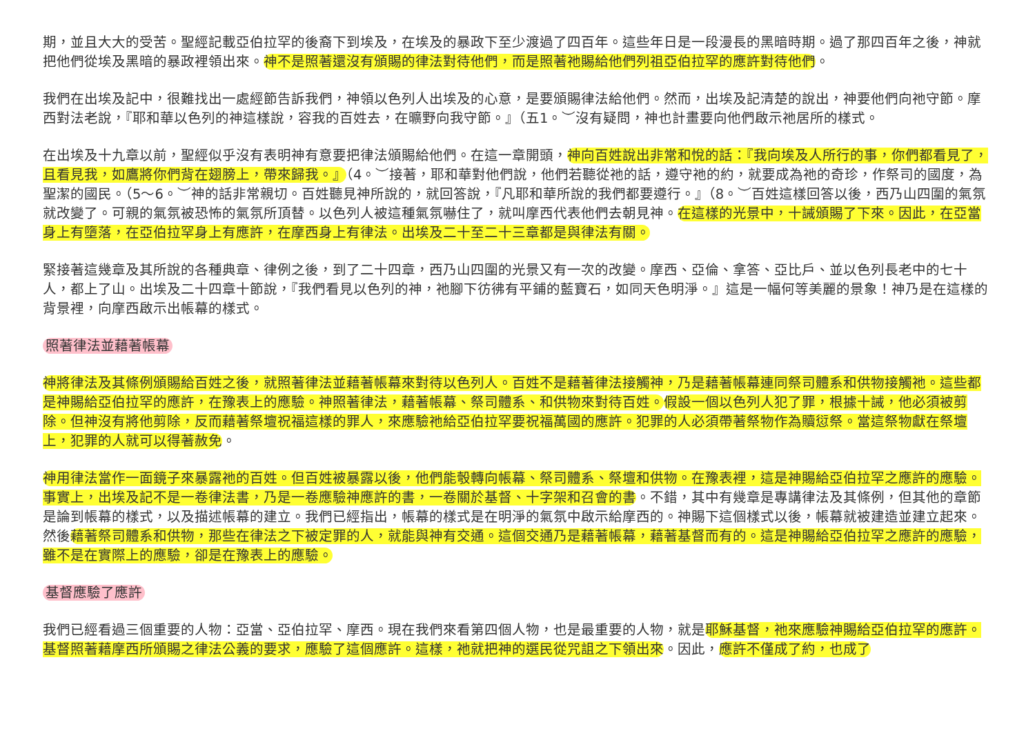期，並且大大的受苦。聖經記載亞伯拉罕的後裔下到埃及，在埃及的暴政下至少渡過了四百年。這些年日是一段漫長的黑暗時期。過了那四百年之後，神就把他們從埃及黑暗的暴政裡領出來。神不是照著還沒有頒賜的律法對待他們，而是照著祂賜給他們列祖亞伯拉罕的應許對待他們。
我們在出埃及記中，很難找出一處經節告訴我們，神領以色列人出埃及的心意，是要頒賜律法給他們。然而，出埃及記清楚的說出，神要他們向祂守節。摩西對法老說，『耶和華以色列的神這樣說，容我的百姓去，在曠野向我守節。』（五1。︶沒有疑問，神也計畫要向他們啟示祂居所的樣式。
在出埃及十九章以前，聖經似乎沒有表明神有意要把律法頒賜給他們。在這一章開頭，神向百姓說出非常和悅的話：『我向埃及人所行的事，你們都看見了，且看見我，如鷹將你們背在翅膀上，帶來歸我。』（4。︶接著，耶和華對他們說，他們若聽從祂的話，遵守祂的約，就要成為祂的奇珍，作祭司的國度，為聖潔的國民。（5～6。︶神的話非常親切。百姓聽見神所說的，就回答說，『凡耶和華所說的我們都要遵行。』（8。︶百姓這樣回答以後，西乃山四圍的氣氛就改變了。可親的氣氛被恐怖的氣氛所頂替。以色列人被這種氣氛嚇住了，就叫摩西代表他們去朝見神。在這樣的光景中，十誡頒賜了下來。因此，在亞當身上有墮落，在亞伯拉罕身上有應許，在摩西身上有律法。出埃及二十至二十三章都是與律法有關。
緊接著這幾章及其所說的各種典章、律例之後，到了二十四章，西乃山四圍的光景又有一次的改變。摩西、亞倫、拿答、亞比戶、並以色列長老中的七十人，都上了山。出埃及二十四章十節說，『我們看見以色列的神，祂腳下彷彿有平鋪的藍寶石，如同天色明淨。』這是一幅何等美麗的景象！神乃是在這樣的背景裡，向摩西啟示出帳幕的樣式。
照著律法並藉著帳幕
神將律法及其條例頒賜給百姓之後，就照著律法並藉著帳幕來對待以色列人。百姓不是藉著律法接觸神，乃是藉著帳幕連同祭司體系和供物接觸祂。這些都是神賜給亞伯拉罕的應許，在豫表上的應驗。神照著律法，藉著帳幕、祭司體系、和供物來對待百姓。假設一個以色列人犯了罪，根據十誡，他必須被剪除。但神沒有將他剪除，反而藉著祭壇祝福這樣的罪人，來應驗祂給亞伯拉罕要祝福萬國的應許。犯罪的人必須帶著祭物作為贖愆祭。當這祭物獻在祭壇上，犯罪的人就可以得著赦免。
神用律法當作一面鏡子來暴露祂的百姓。但百姓被暴露以後，他們能彀轉向帳幕、祭司體系、祭壇和供物。在豫表裡，這是神賜給亞伯拉罕之應許的應驗。事實上，出埃及記不是一卷律法書，乃是一卷應驗神應許的書，一卷關於基督、十字架和召會的書。不錯，其中有幾章是專講律法及其條例，但其他的章節是論到帳幕的樣式，以及描述帳幕的建立。我們已經指出，帳幕的樣式是在明淨的氣氛中啟示給摩西的。神賜下這個樣式以後，帳幕就被建造並建立起來。然後藉著祭司體系和供物，那些在律法之下被定罪的人，就能與神有交通。這個交通乃是藉著帳幕，藉著基督而有的。這是神賜給亞伯拉罕之應許的應驗，雖不是在實際上的應驗，卻是在豫表上的應驗。
基督應驗了應許
我們已經看過三個重要的人物：亞當、亞伯拉罕、摩西。現在我們來看第四個人物，也是最重要的人物，就是耶穌基督，祂來應驗神賜給亞伯拉罕的應許。基督照著藉摩西所頒賜之律法公義的要求，應驗了這個應許。這樣，祂就把神的選民從咒詛之下領出來。因此，應許不僅成了約，也成了